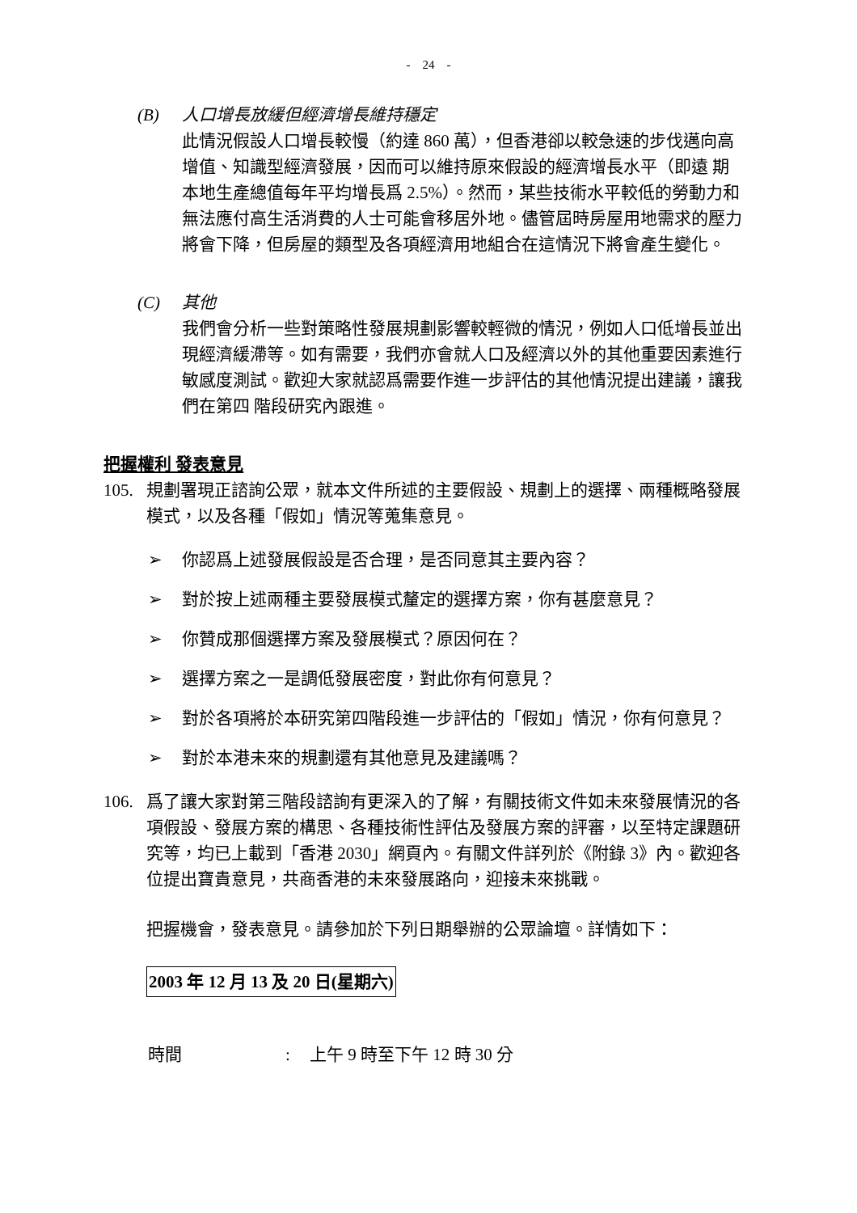- 24 -
(B) 人口增長放緩但經濟增長維持穩定
此情況假設人口增長較慢（約達 860 萬），但香港卻以較急速的步伐邁向高增值、知識型經濟發展，因而可以維持原來假設的經濟增長水平（即遠 期本地生產總值每年平均增長爲 2.5%）。然而，某些技術水平較低的勞動力和無法應付高生活消費的人士可能會移居外地。儘管屆時房屋用地需求的壓力將會下降，但房屋的類型及各項經濟用地組合在這情況下將會產生變化。
(C) 其他
我們會分析一些對策略性發展規劃影響較輕微的情況，例如人口低增長並出現經濟緩滯等。如有需要，我們亦會就人口及經濟以外的其他重要因素進行敏感度測試。歡迎大家就認爲需要作進一步評估的其他情況提出建議，讓我們在第四 階段研究內跟進。
把握權利 發表意見
105. 規劃署現正諮詢公眾，就本文件所述的主要假設、規劃上的選擇、兩種概略發展模式，以及各種「假如」情況等蒐集意見。
➢ 你認爲上述發展假設是否合理，是否同意其主要內容？
➢ 對於按上述兩種主要發展模式釐定的選擇方案，你有甚麼意見？
➢ 你贊成那個選擇方案及發展模式？原因何在？
➢ 選擇方案之一是調低發展密度，對此你有何意見？
➢ 對於各項將於本研究第四階段進一步評估的「假如」情況，你有何意見？
➢ 對於本港未來的規劃還有其他意見及建議嗎？
106. 爲了讓大家對第三階段諮詢有更深入的了解，有關技術文件如未來發展情況的各項假設、發展方案的構思、各種技術性評估及發展方案的評審，以至特定課題研究等，均已上載到「香港 2030」網頁內。有關文件詳列於《附錄 3》內。歡迎各位提出寶貴意見，共商香港的未來發展路向，迎接未來挑戰。
把握機會，發表意見。請參加於下列日期舉辦的公眾論壇。詳情如下：
2003 年 12 月 13 及 20 日(星期六)
時間: 上午 9 時至下午 12 時 30 分